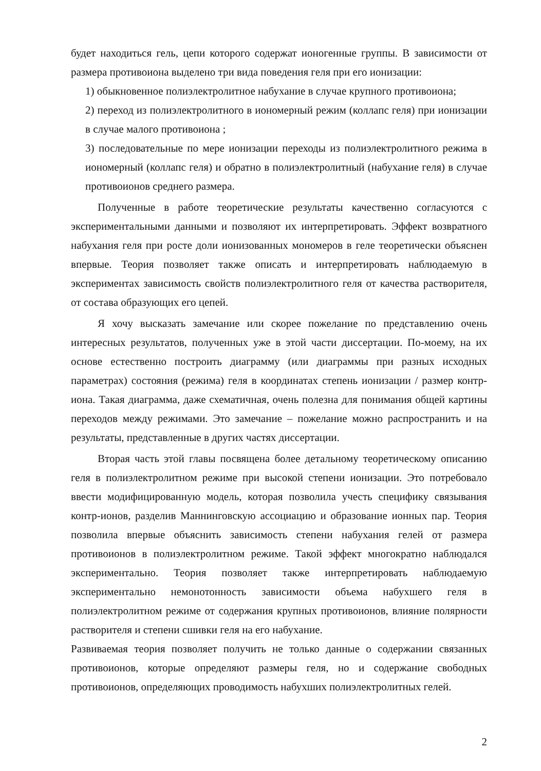будет находиться гель, цепи которого содержат ионогенные группы. В зависимости от размера противоиона выделено три вида поведения геля при его ионизации:
1) обыкновенное полиэлектролитное набухание в случае крупного противоиона;
2) переход из полиэлектролитного в иономерный режим (коллапс геля) при ионизации в случае малого противоиона ;
3) последовательные по мере ионизации переходы из полиэлектролитного режима в иономерный (коллапс геля) и обратно в полиэлектролитный (набухание геля) в случае противоионов среднего размера.
Полученные в работе теоретические результаты качественно согласуются с экспериментальными данными и позволяют их интерпретировать. Эффект возвратного набухания геля при росте доли ионизованных мономеров в геле теоретически объяснен впервые. Теория позволяет также описать и интерпретировать наблюдаемую в экспериментах зависимость свойств полиэлектролитного геля от качества растворителя, от состава образующих его цепей.
Я хочу высказать замечание или скорее пожелание по представлению очень интересных результатов, полученных уже в этой части диссертации. По-моему, на их основе естественно построить диаграмму (или диаграммы при разных исходных параметрах) состояния (режима) геля в координатах степень ионизации / размер контр-иона. Такая диаграмма, даже схематичная, очень полезна для понимания общей картины переходов между режимами. Это замечание – пожелание можно распространить и на результаты, представленные в других частях диссертации.
Вторая часть этой главы посвящена более детальному теоретическому описанию геля в полиэлектролитном режиме при высокой степени ионизации. Это потребовало ввести модифицированную модель, которая позволила учесть специфику связывания контр-ионов, разделив Маннинговскую ассоциацию и образование ионных пар. Теория позволила впервые объяснить зависимость степени набухания гелей от размера противоионов в полиэлектролитном режиме. Такой эффект многократно наблюдался экспериментально. Теория позволяет также интерпретировать наблюдаемую экспериментально немонотонность зависимости объема набухшего геля в полиэлектролитном режиме от содержания крупных противоионов, влияние полярности растворителя и степени сшивки геля на его набухание.
Развиваемая теория позволяет получить не только данные о содержании связанных противоионов, которые определяют размеры геля, но и содержание свободных противоионов, определяющих проводимость набухших полиэлектролитных гелей.
2